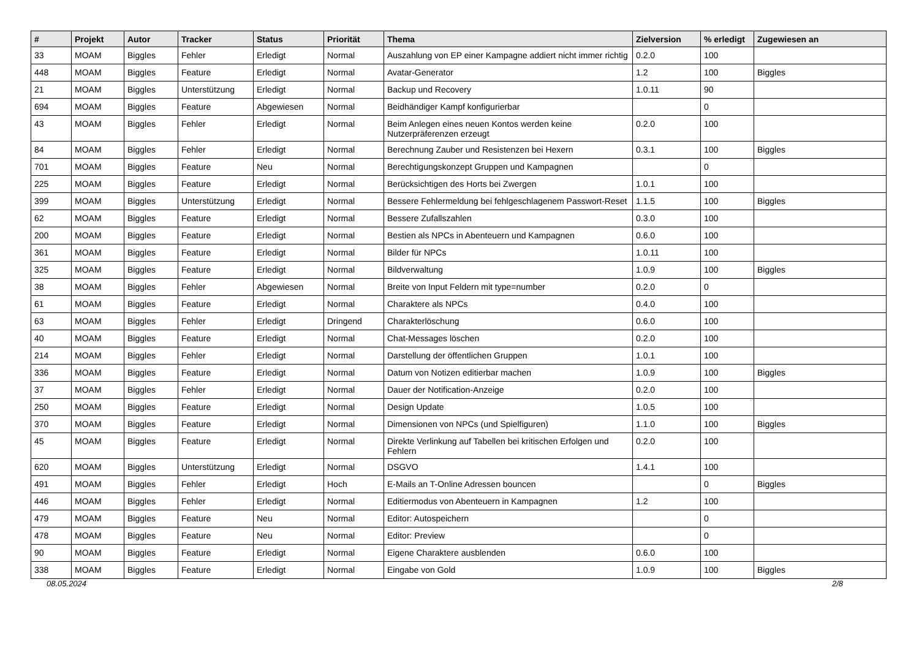| # | Projekt | Autor | Tracker | Status | Priorität | Thema | Zielversion | % erledigt | Zugewiesen an |
| --- | --- | --- | --- | --- | --- | --- | --- | --- | --- |
| 33 | MOAM | Biggles | Fehler | Erledigt | Normal | Auszahlung von EP einer Kampagne addiert nicht immer richtig | 0.2.0 | 100 | |
| 448 | MOAM | Biggles | Feature | Erledigt | Normal | Avatar-Generator | 1.2 | 100 | Biggles |
| 21 | MOAM | Biggles | Unterstützung | Erledigt | Normal | Backup und Recovery | 1.0.11 | 90 | |
| 694 | MOAM | Biggles | Feature | Abgewiesen | Normal | Beidhändiger Kampf konfigurierbar | | 0 | |
| 43 | MOAM | Biggles | Fehler | Erledigt | Normal | Beim Anlegen eines neuen Kontos werden keine Nutzerpräferenzen erzeugt | 0.2.0 | 100 | |
| 84 | MOAM | Biggles | Fehler | Erledigt | Normal | Berechnung Zauber und Resistenzen bei Hexern | 0.3.1 | 100 | Biggles |
| 701 | MOAM | Biggles | Feature | Neu | Normal | Berechtigungskonzept Gruppen und Kampagnen | | 0 | |
| 225 | MOAM | Biggles | Feature | Erledigt | Normal | Berücksichtigen des Horts bei Zwergen | 1.0.1 | 100 | |
| 399 | MOAM | Biggles | Unterstützung | Erledigt | Normal | Bessere Fehlermeldung bei fehlgeschlagenem Passwort-Reset | 1.1.5 | 100 | Biggles |
| 62 | MOAM | Biggles | Feature | Erledigt | Normal | Bessere Zufallszahlen | 0.3.0 | 100 | |
| 200 | MOAM | Biggles | Feature | Erledigt | Normal | Bestien als NPCs in Abenteuern und Kampagnen | 0.6.0 | 100 | |
| 361 | MOAM | Biggles | Feature | Erledigt | Normal | Bilder für NPCs | 1.0.11 | 100 | |
| 325 | MOAM | Biggles | Feature | Erledigt | Normal | Bildverwaltung | 1.0.9 | 100 | Biggles |
| 38 | MOAM | Biggles | Fehler | Abgewiesen | Normal | Breite von Input Feldern mit type=number | 0.2.0 | 0 | |
| 61 | MOAM | Biggles | Feature | Erledigt | Normal | Charaktere als NPCs | 0.4.0 | 100 | |
| 63 | MOAM | Biggles | Fehler | Erledigt | Dringend | Charakterlöschung | 0.6.0 | 100 | |
| 40 | MOAM | Biggles | Feature | Erledigt | Normal | Chat-Messages löschen | 0.2.0 | 100 | |
| 214 | MOAM | Biggles | Fehler | Erledigt | Normal | Darstellung der öffentlichen Gruppen | 1.0.1 | 100 | |
| 336 | MOAM | Biggles | Feature | Erledigt | Normal | Datum von Notizen editierbar machen | 1.0.9 | 100 | Biggles |
| 37 | MOAM | Biggles | Fehler | Erledigt | Normal | Dauer der Notification-Anzeige | 0.2.0 | 100 | |
| 250 | MOAM | Biggles | Feature | Erledigt | Normal | Design Update | 1.0.5 | 100 | |
| 370 | MOAM | Biggles | Feature | Erledigt | Normal | Dimensionen von NPCs (und Spielfiguren) | 1.1.0 | 100 | Biggles |
| 45 | MOAM | Biggles | Feature | Erledigt | Normal | Direkte Verlinkung auf Tabellen bei kritischen Erfolgen und Fehlern | 0.2.0 | 100 | |
| 620 | MOAM | Biggles | Unterstützung | Erledigt | Normal | DSGVO | 1.4.1 | 100 | |
| 491 | MOAM | Biggles | Fehler | Erledigt | Hoch | E-Mails an T-Online Adressen bouncen | | 0 | Biggles |
| 446 | MOAM | Biggles | Fehler | Erledigt | Normal | Editiermodus von Abenteuern in Kampagnen | 1.2 | 100 | |
| 479 | MOAM | Biggles | Feature | Neu | Normal | Editor: Autospeichern | | 0 | |
| 478 | MOAM | Biggles | Feature | Neu | Normal | Editor: Preview | | 0 | |
| 90 | MOAM | Biggles | Feature | Erledigt | Normal | Eigene Charaktere ausblenden | 0.6.0 | 100 | |
| 338 | MOAM | Biggles | Feature | Erledigt | Normal | Eingabe von Gold | 1.0.9 | 100 | Biggles |
08.05.2024 2/8